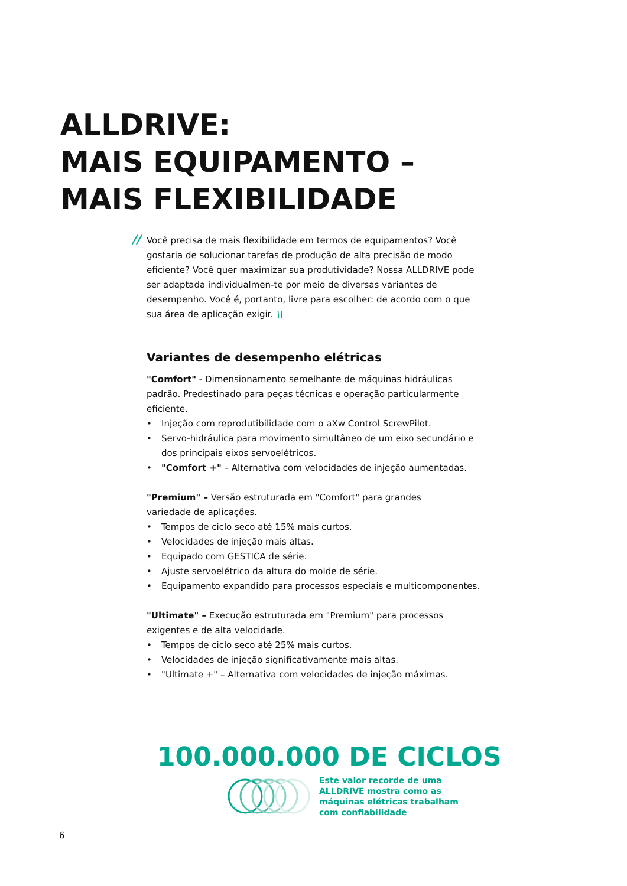ALLDRIVE:
MAIS EQUIPAMENTO –
MAIS FLEXIBILIDADE
// Você precisa de mais flexibilidade em termos de equipamentos? Você gostaria de solucionar tarefas de produção de alta precisão de modo eficiente? Você quer maximizar sua produtividade? Nossa ALLDRIVE pode ser adaptada individualmen-te por meio de diversas variantes de desempenho. Você é, portanto, livre para escolher: de acordo com o que sua área de aplicação exigir. \\
Variantes de desempenho elétricas
"Comfort" - Dimensionamento semelhante de máquinas hidráulicas padrão. Predestinado para peças técnicas e operação particularmente eficiente.
• Injeção com reprodutibilidade com o aXw Control ScrewPilot.
• Servo-hidráulica para movimento simultâneo de um eixo secundário e dos principais eixos servoelétricos.
• "Comfort +" – Alternativa com velocidades de injeção aumentadas.
"Premium" – Versão estruturada em "Comfort" para grandes
variedade de aplicações.
• Tempos de ciclo seco até 15% mais curtos.
• Velocidades de injeção mais altas.
• Equipado com GESTICA de série.
• Ajuste servoelétrico da altura do molde de série.
• Equipamento expandido para processos especiais e multicomponentes.
"Ultimate" – Execução estruturada em "Premium" para processos exigentes e de alta velocidade.
• Tempos de ciclo seco até 25% mais curtos.
• Velocidades de injeção significativamente mais altas.
• "Ultimate +" – Alternativa com velocidades de injeção máximas.
100.000.000 DE CICLOS
Este valor recorde de uma
ALLDRIVE mostra como as
máquinas elétricas trabalham
com confiabilidade
6